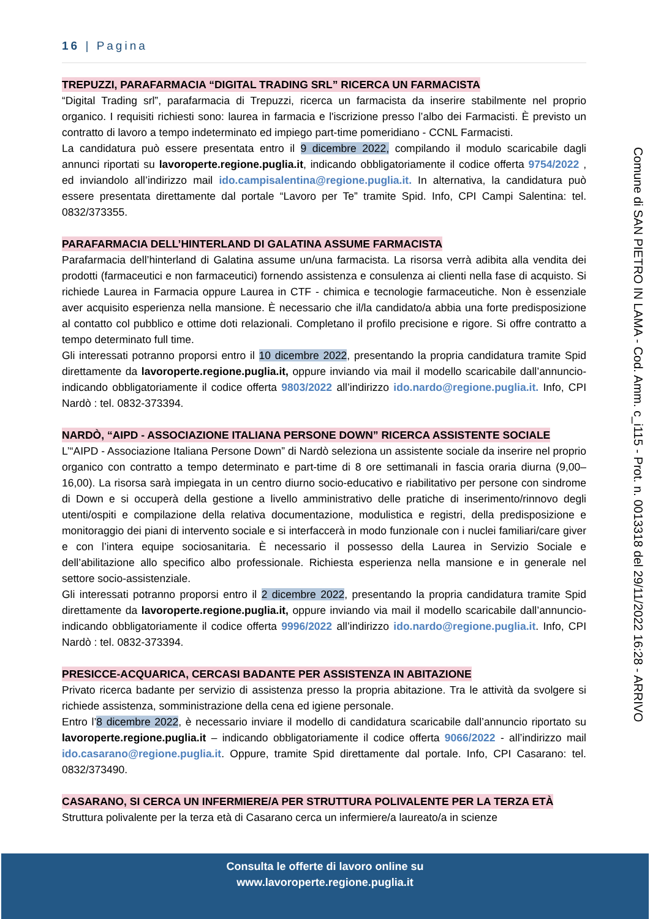16 | Pagina
TREPUZZI, PARAFARMACIA “DIGITAL TRADING SRL” RICERCA UN FARMACISTA
“Digital Trading srl”, parafarmacia di Trepuzzi, ricerca un farmacista da inserire stabilmente nel proprio organico. I requisiti richiesti sono: laurea in farmacia e l'iscrizione presso l’albo dei Farmacisti. È previsto un contratto di lavoro a tempo indeterminato ed impiego part-time pomeridiano - CCNL Farmacisti.
La candidatura può essere presentata entro il 9 dicembre 2022, compilando il modulo scaricabile dagli annunci riportati su lavoroperte.regione.puglia.it, indicando obbligatoriamente il codice offerta 9754/2022 , ed inviandolo all’indirizzo mail ido.campisalentina@regione.puglia.it. In alternativa, la candidatura può essere presentata direttamente dal portale “Lavoro per Te” tramite Spid. Info, CPI Campi Salentina: tel. 0832/373355.
PARAFARMACIA DELL’HINTERLAND DI GALATINA ASSUME FARMACISTA
Parafarmacia dell’hinterland di Galatina assume un/una farmacista. La risorsa verrà adibita alla vendita dei prodotti (farmaceutici e non farmaceutici) fornendo assistenza e consulenza ai clienti nella fase di acquisto. Si richiede Laurea in Farmacia oppure Laurea in CTF - chimica e tecnologie farmaceutiche. Non è essenziale aver acquisito esperienza nella mansione. È necessario che il/la candidato/a abbia una forte predisposizione al contatto col pubblico e ottime doti relazionali. Completano il profilo precisione e rigore. Si offre contratto a tempo determinato full time.
Gli interessati potranno proporsi entro il 10 dicembre 2022, presentando la propria candidatura tramite Spid direttamente da lavoroperte.regione.puglia.it, oppure inviando via mail il modello scaricabile dall’annuncio- indicando obbligatoriamente il codice offerta 9803/2022 all’indirizzo ido.nardo@regione.puglia.it. Info, CPI Nardò : tel. 0832-373394.
NARDÒ, “AIPD - ASSOCIAZIONE ITALIANA PERSONE DOWN” RICERCA ASSISTENTE SOCIALE
L’“AIPD - Associazione Italiana Persone Down” di Nardò seleziona un assistente sociale da inserire nel proprio organico con contratto a tempo determinato e part-time di 8 ore settimanali in fascia oraria diurna (9,00–16,00). La risorsa sarà impiegata in un centro diurno socio-educativo e riabilitativo per persone con sindrome di Down e si occuperà della gestione a livello amministrativo delle pratiche di inserimento/rinnovo degli utenti/ospiti e compilazione della relativa documentazione, modulistica e registri, della predisposizione e monitoraggio dei piani di intervento sociale e si interfaccerà in modo funzionale con i nuclei familiari/care giver e con l’intera equipe sociosanitaria. È necessario il possesso della Laurea in Servizio Sociale e dell’abilitazione allo specifico albo professionale. Richiesta esperienza nella mansione e in generale nel settore socio-assistenziale.
Gli interessati potranno proporsi entro il 2 dicembre 2022, presentando la propria candidatura tramite Spid direttamente da lavoroperte.regione.puglia.it, oppure inviando via mail il modello scaricabile dall’annuncio- indicando obbligatoriamente il codice offerta 9996/2022 all’indirizzo ido.nardo@regione.puglia.it. Info, CPI Nardò : tel. 0832-373394.
PRESICCE-ACQUARICA, CERCASI BADANTE PER ASSISTENZA IN ABITAZIONE
Privato ricerca badante per servizio di assistenza presso la propria abitazione. Tra le attività da svolgere si richiede assistenza, somministrazione della cena ed igiene personale.
Entro l’8 dicembre 2022, è necessario inviare il modello di candidatura scaricabile dall’annuncio riportato su lavoroperte.regione.puglia.it – indicando obbligatoriamente il codice offerta 9066/2022 - all’indirizzo mail ido.casarano@regione.puglia.it. Oppure, tramite Spid direttamente dal portale. Info, CPI Casarano: tel. 0832/373490.
CASARANO, SI CERCA UN INFERMIERE/A PER STRUTTURA POLIVALENTE PER LA TERZA ETÀ
Struttura polivalente per la terza età di Casarano cerca un infermiere/a laureato/a in scienze
Comune di SAN PIETRO IN LAMA - Cod. Amm. c_i115 - Prot. n. 0013318 del 29/11/2022 16:28 - ARRIVO
Consulta le offerte di lavoro online su
www.lavoroperte.regione.puglia.it